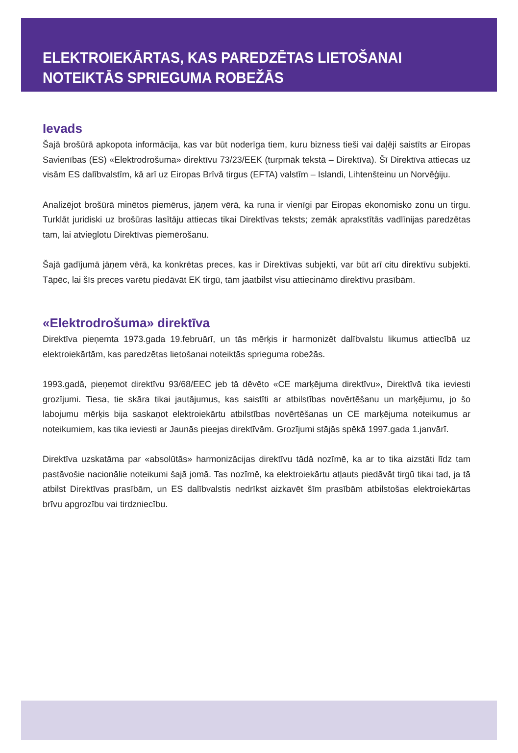ELEKTROIEKĀRTAS, KAS PAREDZĒTAS LIETOŠANAI
NOTEIKTĀS SPRIEGUMA ROBEŽĀS
Ievads
Šajā brošūrā apkopota informācija, kas var būt noderīga tiem, kuru bizness tieši vai daļēji saistīts ar Eiropas Savienības (ES) «Elektrodrošuma» direktīvu 73/23/EEK (turpmāk tekstā – Direktīva). Šī Direktīva attiecas uz visām ES dalībvalstīm, kā arī uz Eiropas Brīvā tirgus (EFTA) valstīm – Islandi, Lihtenšteinu un Norvēģiju.
Analizējot brošūrā minētos piemērus, jāņem vērā, ka runa ir vienīgi par Eiropas ekonomisko zonu un tirgu. Turklāt juridiski uz brošūras lasītāju attiecas tikai Direktīvas teksts; zemāk aprakstītās vadlīnijas paredzētas tam, lai atvieglotu Direktīvas piemērošanu.
Šajā gadījumā jāņem vērā, ka konkrētas preces, kas ir Direktīvas subjekti, var būt arī citu direktīvu subjekti. Tāpēc, lai šīs preces varētu piedāvāt EK tirgū, tām jāatbilst visu attiecināmo direktīvu prasībām.
«Elektrodrošuma» direktīva
Direktīva pieņemta 1973.gada 19.februārī, un tās mērķis ir harmonizēt dalībvalstu likumus attiecībā uz elektroiekārtām, kas paredzētas lietošanai noteiktās sprieguma robežās.
1993.gadā, pieņemot direktīvu 93/68/EEC jeb tā dēvēto «CE marķējuma direktīvu», Direktīvā tika ieviesti grozījumi. Tiesa, tie skāra tikai jautājumus, kas saistīti ar atbilstības novērtēšanu un marķējumu, jo šo labojumu mērķis bija saskaņot elektroiekārtu atbilstības novērtēšanas un CE marķējuma noteikumus ar noteikumiem, kas tika ieviesti ar Jaunās pieejas direktīvām. Grozījumi stājās spēkā 1997.gada 1.janvārī.
Direktīva uzskatāma par «absolūtās» harmonizācijas direktīvu tādā nozīmē, ka ar to tika aizstāti līdz tam pastāvošie nacionālie noteikumi šajā jomā. Tas nozīmē, ka elektroiekārtu atļauts piedāvāt tirgū tikai tad, ja tā atbilst Direktīvas prasībām, un ES dalībvalstis nedrīkst aizkavēt šīm prasībām atbilstošas elektroiekārtas brīvu apgrozību vai tirdzniecību.